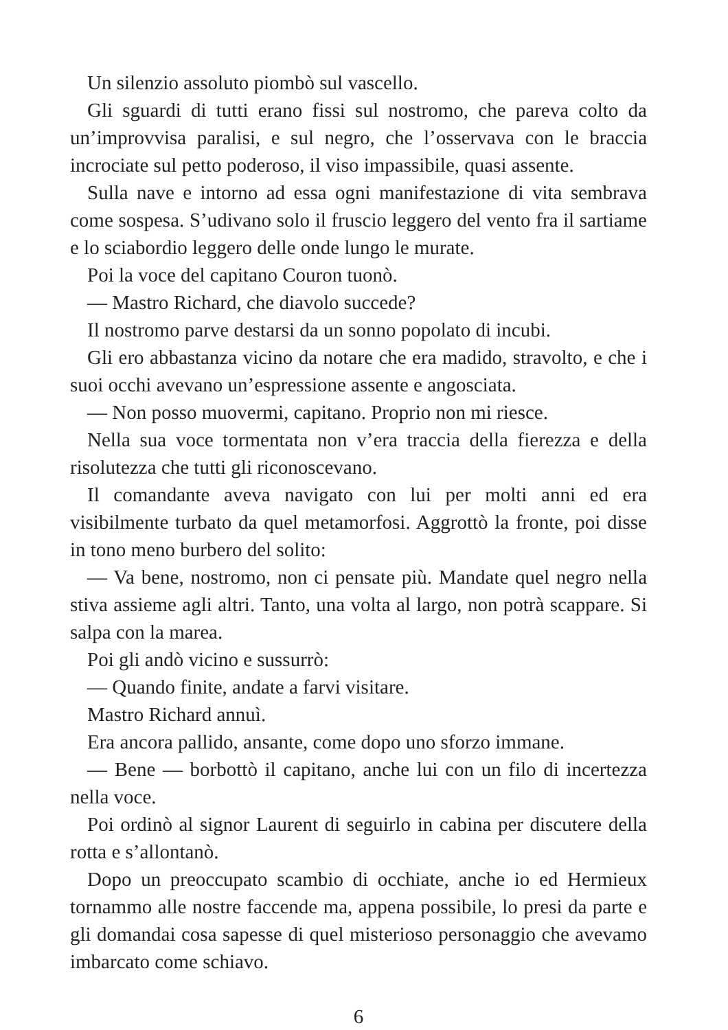Un silenzio assoluto piombò sul vascello.
Gli sguardi di tutti erano fissi sul nostromo, che pareva colto da un’improvvisa paralisi, e sul negro, che l’osservava con le braccia incrociate sul petto poderoso, il viso impassibile, quasi assente.
Sulla nave e intorno ad essa ogni manifestazione di vita sembrava come sospesa. S’udivano solo il fruscio leggero del vento fra il sartiame e lo sciabordio leggero delle onde lungo le murate.
Poi la voce del capitano Couron tuonò.
— Mastro Richard, che diavolo succede?
Il nostromo parve destarsi da un sonno popolato di incubi.
Gli ero abbastanza vicino da notare che era madido, stravolto, e che i suoi occhi avevano un’espressione assente e angosciata.
— Non posso muovermi, capitano. Proprio non mi riesce.
Nella sua voce tormentata non v’era traccia della fierezza e della risolutezza che tutti gli riconoscevano.
Il comandante aveva navigato con lui per molti anni ed era visibilmente turbato da quel metamorfosi. Aggrottò la fronte, poi disse in tono meno burbero del solito:
— Va bene, nostromo, non ci pensate più. Mandate quel negro nella stiva assieme agli altri. Tanto, una volta al largo, non potrà scappare. Si salpa con la marea.
Poi gli andò vicino e sussurrò:
— Quando finite, andate a farvi visitare.
Mastro Richard annuì.
Era ancora pallido, ansante, come dopo uno sforzo immane.
— Bene — borbottò il capitano, anche lui con un filo di incertezza nella voce.
Poi ordinò al signor Laurent di seguirlo in cabina per discutere della rotta e s’allontanò.
Dopo un preoccupato scambio di occhiate, anche io ed Hermieux tornammo alle nostre faccende ma, appena possibile, lo presi da parte e gli domandai cosa sapesse di quel misterioso personaggio che avevamo imbarcato come schiavo.
6